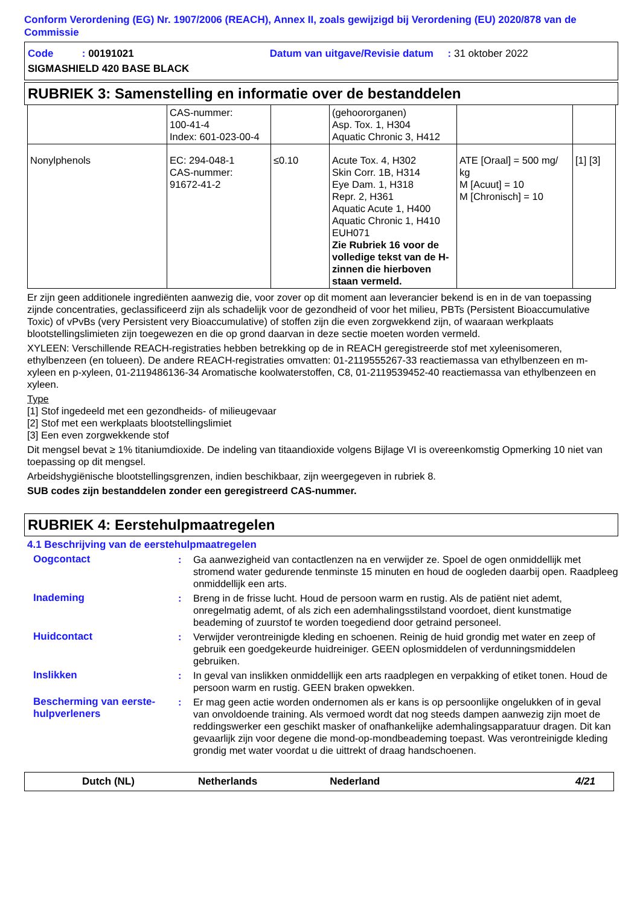Conform Verordening (EG) Nr. 1907/2006 (REACH), Annex II, zoals gewijzigd bij Verordening (EU) 2020/878 van de Commissie
Code : 00191021 Datum van uitgave/Revisie datum : 31 oktober 2022
SIGMASHIELD 420 BASE BLACK
RUBRIEK 3: Samenstelling en informatie over de bestanddelen
| | CAS-nummer: 100-41-4 Index: 601-023-00-4 | | (gehoororganen) Asp. Tox. 1, H304 Aquatic Chronic 3, H412 | | |
| Nonylphenols | EC: 294-048-1 CAS-nummer: 91672-41-2 | ≤0.10 | Acute Tox. 4, H302 Skin Corr. 1B, H314 Eye Dam. 1, H318 Repr. 2, H361 Aquatic Acute 1, H400 Aquatic Chronic 1, H410 EUH071 Zie Rubriek 16 voor de volledige tekst van de H-zinnen die hierboven staan vermeld. | ATE [Oraal] = 500 mg/ kg M [Acuut] = 10 M [Chronisch] = 10 | [1] [3] |
Er zijn geen additionele ingrediënten aanwezig die, voor zover op dit moment aan leverancier bekend is en in de van toepassing zijnde concentraties, geclassificeerd zijn als schadelijk voor de gezondheid of voor het milieu, PBTs (Persistent Bioaccumulative Toxic) of vPvBs (very Persistent very Bioaccumulative) of stoffen zijn die even zorgwekkend zijn, of waaraan werkplaats blootstellingslimieten zijn toegewezen en die op grond daarvan in deze sectie moeten worden vermeld.
XYLEEN: Verschillende REACH-registraties hebben betrekking op de in REACH geregistreerde stof met xyleenisomeren, ethylbenzeen (en tolueen). De andere REACH-registraties omvatten: 01-2119555267-33 reactiemassa van ethylbenzeen en m-xyleen en p-xyleen, 01-2119486136-34 Aromatische koolwaterstoffen, C8, 01-2119539452-40 reactiemassa van ethylbenzeen en xyleen.
Type
[1] Stof ingedeeld met een gezondheids- of milieugevaar
[2] Stof met een werkplaats blootstellingslimiet
[3] Een even zorgwekkende stof
Dit mengsel bevat ≥ 1% titaniumdioxide. De indeling van titaandioxide volgens Bijlage VI is overeenkomstig Opmerking 10 niet van toepassing op dit mengsel.
Arbeidshygiënische blootstellingsgrenzen, indien beschikbaar, zijn weergegeven in rubriek 8.
SUB codes zijn bestanddelen zonder een geregistreerd CAS-nummer.
RUBRIEK 4: Eerstehulpmaatregelen
4.1 Beschrijving van de eerstehulpmaatregelen
Oogcontact : Ga aanwezigheid van contactlenzen na en verwijder ze. Spoel de ogen onmiddellijk met stromend water gedurende tenminste 15 minuten en houd de oogleden daarbij open. Raadpleeg onmiddellijk een arts.
Inademing : Breng in de frisse lucht. Houd de persoon warm en rustig. Als de patiënt niet ademt, onregelmatig ademt, of als zich een ademhalingsstilstand voordoet, dient kunstmatige beademing of zuurstof te worden toegediend door getraind personeel.
Huidcontact : Verwijder verontreinigde kleding en schoenen. Reinig de huid grondig met water en zeep of gebruik een goedgekeurde huidreiniger. GEEN oplosmiddelen of verdunningsmiddelen gebruiken.
Inslikken : In geval van inslikken onmiddellijk een arts raadplegen en verpakking of etiket tonen. Houd de persoon warm en rustig. GEEN braken opwekken.
Bescherming van eerste-hulpverleners
: Er mag geen actie worden ondernomen als er kans is op persoonlijke ongelukken of in geval van onvoldoende training. Als vermoed wordt dat nog steeds dampen aanwezig zijn moet de reddingswerker een geschikt masker of onafhankelijke ademhalingsapparatuur dragen. Dit kan gevaarlijk zijn voor degene die mond-op-mondbeademing toepast. Was verontreinigde kleding grondig met water voordat u die uittrekt of draag handschoenen.
Dutch (NL) Netherlands Nederland 4/21